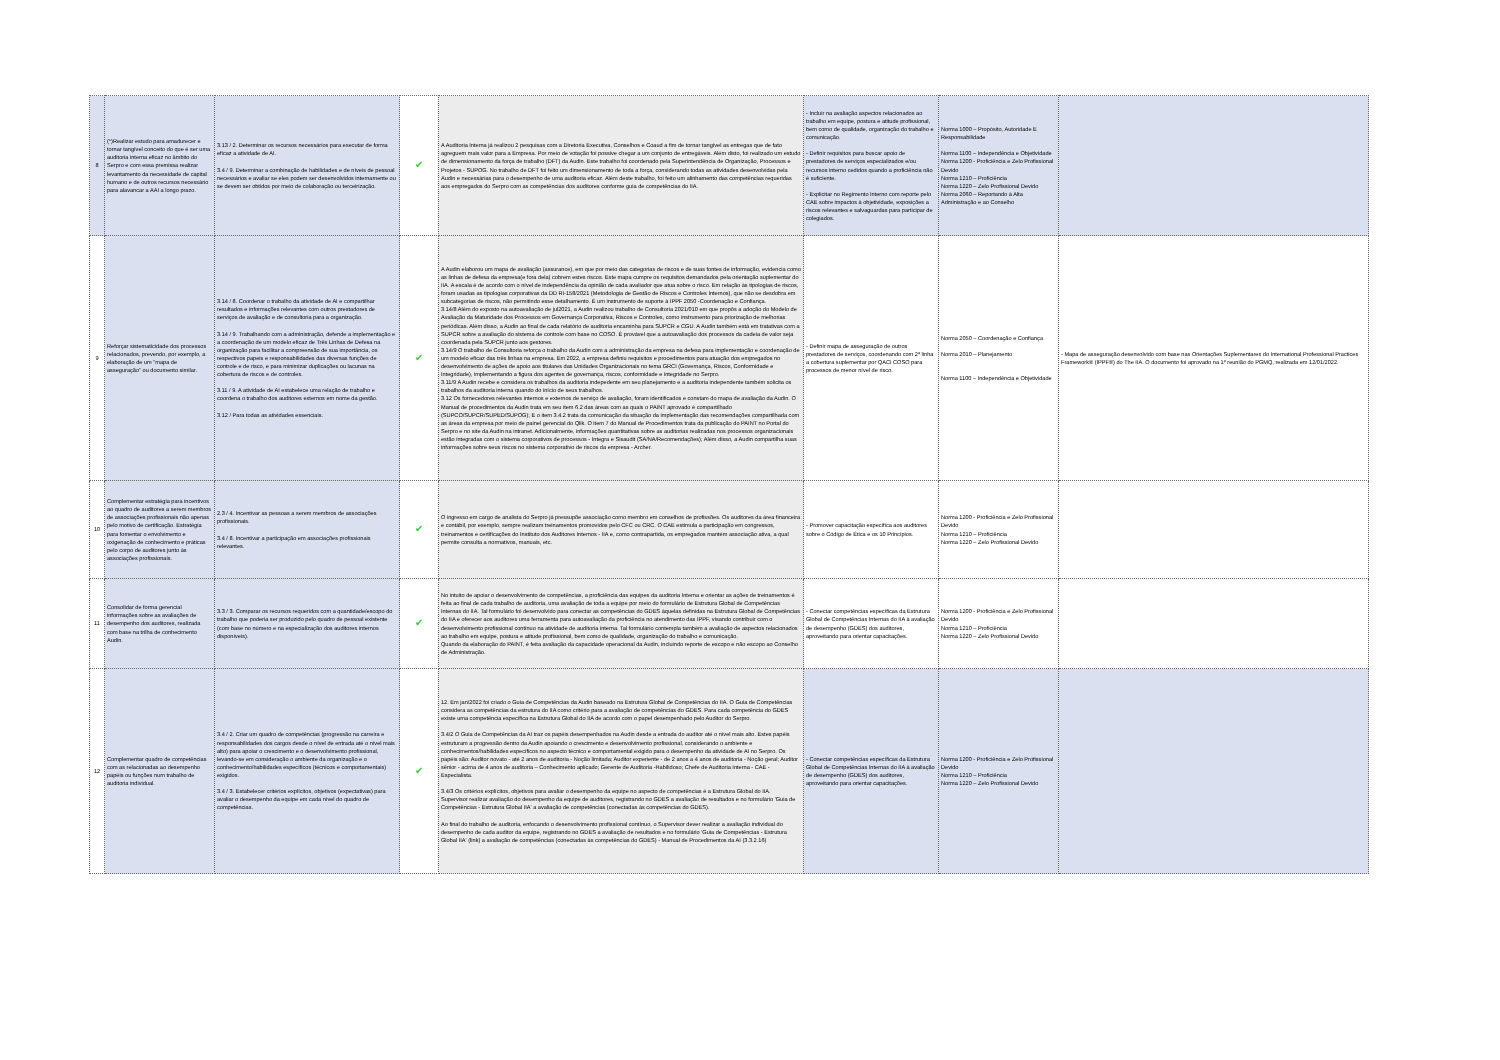| 8 | (*)Realizar estudo para amadurecer e tornar tangível conceito do que é ser uma auditoria interna eficaz no âmbito do Serpro e com essa premissa realizar levantamento da necessidade de capital humano e de outros recursos necessário para alavancar a AAI a longo prazo. | 3.13 / 2. Determinar os recursos necessários para executar de forma eficaz a atividade de AI. 3.4 / 9. Determinar a combinação de habilidades e de níveis de pessoal necessários e avaliar se eles podem ser desenvolvidos internamente ou se devem ser obtidos por meio de colaboração ou terceirização. | ✔ | A Auditoria Interna já realizou 2 pesquisas com a Diretoria Executiva, Conselhos e Coaud a fim de tornar tangível as entregas que de fato agreguem mais valor para a Empresa. Por meio de votação foi possive chegar a um conjunto de entregáveis. Além disto, foi realizado um estudo de dimensionamento da força de trabalho (DFT) da Audin. Este trabalho foi coordenado pela Superintendência de Organização, Processos e Projetos - SUPOG. No trabalho de DFT foi feito um dimensionamento de toda a força, considerando todas as atividades desenvolvidas pela Audin e necessárias para o desempenho de uma auditoria eficaz. Além deste trabalho, foi feito um alinhamento das competências requeridas aos empregados do Serpro com as competências dos auditores conforme guia de competências do IIA. | - Incluir na avaliação aspectos relacionados ao trabalho em equipe, postura e atitude profissional, bem como de qualidade, organização do trabalho e comunicação. - Definir requisitos para buscar apoio de prestadores de serviços especializados e/ou recursos interno cedidos quando a proficiência não é suficiente. - Explicitar no Regimento Interno com reporte pelo CAE sobre impactos à objetividade, exposições a riscos relevantes e salvaguardas para participar de colegiados. | Norma 1000 – Propósito, Autoridade E Responsabilidade Norma 1100 – Independência e Objetividade Norma 1200 - Proficiência e Zelo Profissional Devido Norma 1210 – Proficiência Norma 1220 – Zelo Profissional Devido Norma 2060 – Reportando à Alta Administração e ao Conselho | |
| 9 | Reforçar sistematicidade dos processos relacionados, prevendo, por exemplo, a elaboração de um "mapa de asseguração" ou documento similar. | 3.14 / 8. Coordenar o trabalho da atividade de AI e compartilhar resultados e informações relevantes com outros prestadores de serviços de avaliação e de consultoria para a organização. 3.14 / 9. Trabalhando com a administração, defende a implementação e a coordenação de um modelo eficaz de Três Linhas de Defesa na organização para facilitar a compreensão de sua importância, os respectivos papeis e responsabilidades das diversas funções de controle e de risco, e para minimizar duplicações ou lacunas na cobertura de riscos e de controles. 3.11 / 9. A atividade de AI estabelece uma relação de trabalho e coordena o trabalho dos auditores externos em nome da gestão. 3.12 / Para todas as atividades essenciais. | ✔ | A Audin elaborou um mapa de avaliação (assurance), em que por meio das categorias de riscos e de suas fontes de informação, evidencia como as linhas de defesa da empresa(e fora dela) cobrem estes riscos. Este mapa cumpre os requisitos demandados pela orientação suplementar do IIA. A escala é de acordo com o nível de independência da opinião de cada avaliador que atua sobre o risco. Em relação às tipologias de riscos, foram usadas as tipologias corporativas da DD RI-158/2021 (Metodologia de Gestão de Riscos e Controles Internos), que não se desdobra em subcategorias de riscos, não permitindo esse detalhamento. É um instrumento de suporte à IPPF 2050 -Coordenação e Confiança. 3.14/8 Além do exposto na autoavaliação de jul2021, a Audin realizou trabalho de Consultoria 2021/010 em que propôs a adoção do Modelo de Avaliação da Maturidade dos Processos em Governança Corporativa, Riscos e Controles, como instrumento para priorização de melhorias periódicas. Além disso, a Audin ao final de cada relatório de auditoria encaminha para SUPCR e CGU. A Audin também está em tratativas com a SUPCR sobre a avaliação do sistema de controle com base no COSO. É provável que a autoavaliação dos processos da cadeia de valor seja coordenada pela SUPCR junto aos gestores. 3.14/9 O trabalho de Consultoria reforça o trabalho da Audin com a administração da empresa na defesa para implementação e coordenação de um modelo eficaz das três linhas na empresa. Em 2022, a empresa definiu requisitos e procedimentos para atuação dos empregados no desenvolvimento de ações de apoio aos titulares das Unidades Organizacionais no tema GRCI (Governança, Riscos, Conformidade e Integridade), implementando a figura dos agentes de governança, riscos, conformidade e integridade no Serpro. 3.11/9 A Audin recebe e considera os trabalhos da auditoria indepedente em seu planejamento e a auditoria independente também solicita os trabalhos da auditoria interna quando do início de seus trabalhos. 3.12 Os fornecedores relevantes internos e externos de serviço de avaliação, foram identificados e constam do mapa de avaliação da Audin. O Manual de procedimentos da Audin trata em seu item 6.2 das áreas com as quais o PAINT aprovado é compartilhado (SUPCO/SUPCR/SUPED/SUPOG); E o item 3.4.2 trata da comunicação da situação da implementação das recomendações compartilhada com as áreas da empresa por meio de painel gerencial do Qlik. O item 7 do Manual de Procedimentos trata da publicação do PAINT no Portal do Serpro e no site da Audin na intranet. Adicionalmente, informações quantitativas sobre as auditorias realizadas nos processos organizacionais estão integradas com o sistema corporativos de processos - Integra e Sisaudit (SA/NA/Recomendações); Além disso, a Audin compartilha suas informações sobre seus riscos no sistema corporativo de riscos da empresa - Archer. | - Definir mapa de asseguração de outros prestadores de serviços, coordenando com 2ª linha a cobertura suplementar por QACI COSO para processos de menor nível de risco. | Norma 2050 – Coordenação e Confiança Norma 2010 – Planejamento Norma 1100 – Independência e Objetividade | - Mapa de asseguração desenvolvido com base nas Orientações Suplementares do International Professional Practices Framework® (IPPF®) do The IIA. O documento foi aprovado na 1ª reunião do PGMQ, realizada em 12/01/2022. |
| 10 | Complementar estratégia para incentivos ao quadro de auditores a serem membros de associações profissionais não apenas pelo motivo de certificação. Estratégia para fomentar o envolvimento e oxigenação de conhecimento e práticas pelo corpo de auditores junto às associações profissionais. | 2.3 / 4. Incentivar as pessoas a serem membros de associações profissionais. 3.4 / 8. Incentivar a participação em associações profissionais relevantes. | ✔ | O ingresso em cargo de analista do Serpro já pressupõe associação como membro em conselhos de profissões. Os auditores da área financeira e contábil, por exemplo, sempre realizam treinamentos promovidos pelo CFC ou CRC. O CAE estimula a participação em congressos, treinamentos e certificações do Instituto dos Auditores Internos - IIA e, como contrapartida, os empregados mantém associação ativa, a qual permite consulta a normativos, manuais, etc. | - Promover capacitação específica aos auditores sobre o Código de Ética e os 10 Princípios. | Norma 1200 - Proficiência e Zelo Profissional Devido Norma 1210 – Proficiência Norma 1220 – Zelo Profissional Devido | |
| 11 | Consolidar de forma gerencial informações sobre as avaliações de desempenho dos auditores, realizada com base na trilha de conhecimento Audin. | 3.3 / 3. Comparar os recursos requeridos com a quantidade/escopo do trabalho que poderia ser produzido pelo quadro de pessoal existente (com base no número e na especialização dos auditores internos disponíveis). | ✔ | No intuito de apoiar o desenvolvimento de competências, a proficiência das equipes da auditoria Interna e orientar as ações de treinamentos é feita ao final de cada trabalho de auditoria, uma avaliação de toda a equipe por meio do formulário de Estrutura Global de Competências Internas do IIA. Tal formulário foi desenvolvido para conectar as competências do GDES àquelas definidas na Estrutura Global de Competências do IIA e oferecer aos auditores uma ferramenta para autoavaliação da proficiência no atendimento das IPPF, visando contribuir com o desenvolvimento profissional contínuo na atividade de auditoria interna. Tal formulário contempla também a avaliação de aspectos relacionados ao trabalho em equipe, postura e atitude profissional, bem como de qualidade, organização do trabalho e comunicação. Quando da elaboração do PAINT, é feita avaliação da capacidade operacional da Audin, incluindo reporte de escopo e não escopo ao Conselho de Administração. | - Conectar competências específicas da Estrutura Global de Competências Internas do IIA à avaliação de desempenho (GDES) dos auditores, aproveitando para orientar capacitações. | Norma 1200 - Proficiência e Zelo Profissional Devido Norma 1210 – Proficiência Norma 1220 – Zelo Profissional Devido | |
| 12 | Complementar quadro de competências com as relacionadas ao desempenho papéis ou funções num trabalho de auditoria individual. | 3.4 / 2. Criar um quadro de competências (progressão na carreira e responsabilidades dos cargos desde o nível de entrada até o nível mais alto) para apoiar o crescimento e o desenvolvimento profissional, levando-se em consideração o ambiente da organização e o conhecimento/habilidades específicos (técnicos e comportamentais) exigidos. 3.4 / 3. Estabelecer critérios explícitos, objetivos (expectativas) para avaliar o desempenho da equipe em cada nível do quadro de competências. | ✔ | 12. Em jan/2022 foi criado o Guia de Competências da Audin baseado na Estrutura Global de Competências do IIA. O Guia de Competências considera as competências da estrutura do IIA como critério para a avaliação de competências do GDES. Para cada competência do GDES existe uma competência específica na Estrutura Global do IIA de acordo com o papel desempenhado pelo Auditor do Serpro. 3.4/2 O Guia de Competências da AI traz os papéis desempenhados na Audin desde a entrada do auditor até o nível mais alto. Estes papéis estruturam a progressão dentro da Audin apoiando o crescimento e desenvolvimento profissional, considerando o ambiente e conhecimentos/habilidades específicos no aspecto técnico e comportamental exigido para o desempenho da atividade de AI no Serpro. Os papéis são: Auditor novato - até 2 anos de auditoria - Noção limitada; Auditor experiente - de 2 anos a 4 anos de auditoria - Noção geral; Auditor sênior - acima de 4 anos de auditoria – Conhecimento aplicado; Gerente de Auditoria -Habilidoso; Chefe de Auditoria Interna - CAE - Especialista. 3.4/3 Os critérios explícitos, objetivos para avaliar o desempenho da equipe no aspecto de competências é a Estrutura Global do IIA. Supervisor realizar avaliação do desempenho da equipe de auditores, registrando no GDES a avaliação de resultados e no formulário 'Guia de Competências - Estrutura Global IIA' a avaliação de competências (conectadas às competências do GDES). Ao final do trabalho de auditoria, enfocando o desenvolvimento profissional contínuo, o Supervisor dever realizar a avaliação individual do desempenho de cada auditor da equipe, registrando no GDES a avaliação de resultados e no formulário 'Guia de Competências - Estrutura Global IIA' (link) a avaliação de competências (conectadas às competências do GDES) - Manual de Procedimentos da AI (3.3.2.16) | - Conectar competências específicas da Estrutura Global de Competências Internas do IIA à avaliação de desempenho (GDES) dos auditores, aproveitando para orientar capacitações. | Norma 1200 - Proficiência e Zelo Profissional Devido Norma 1210 – Proficiência Norma 1220 – Zelo Profissional Devido | |